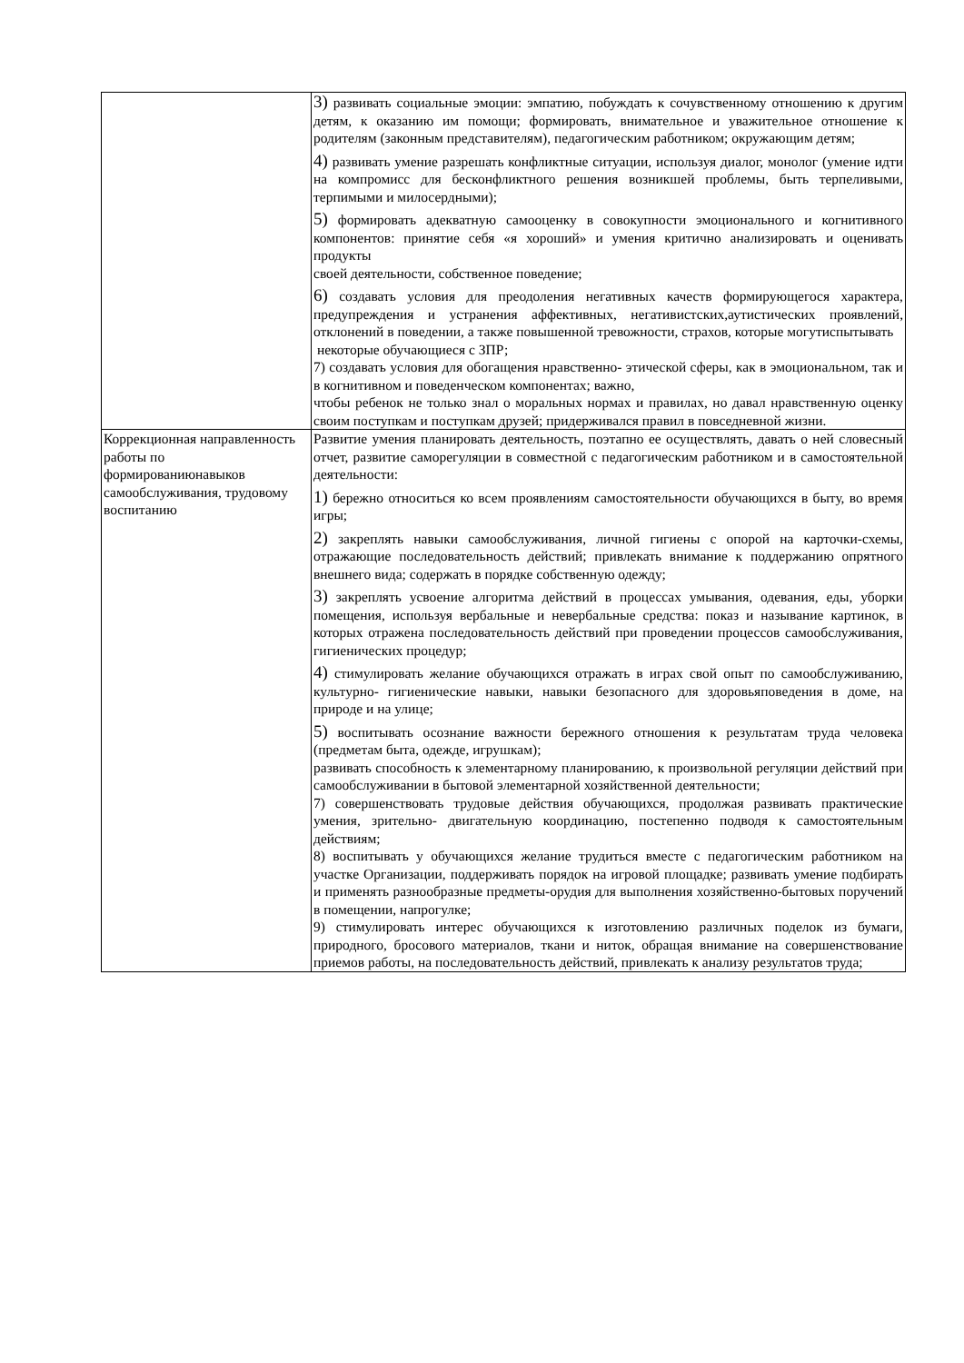| | 3) развивать социальные эмоции: эмпатию, побуждать к сочувственному отношению к другим детям, к оказанию им помощи; формировать, внимательное и уважительное отношение к родителям (законным представителям), педагогическим работником; окружающим детям; 4) развивать умение разрешать конфликтные ситуации, используя диалог, монолог (умение идти на компромисс для бесконфликтного решения возникшей проблемы, быть терпеливыми, терпимыми и милосердными); 5) формировать адекватную самооценку в совокупности эмоционального и когнитивного компонентов: принятие себя «я хороший» и умения критично анализировать и оценивать продукты своей деятельности, собственное поведение; 6) создавать условия для преодоления негативных качеств формирующегося характера, предупреждения и устранения аффективных, негативистских,аутистических проявлений, отклонений в поведении, а также повышенной тревожности, страхов, которые могутиспытывать некоторые обучающиеся с ЗПР; 7) создавать условия для обогащения нравственно- этической сферы, как в эмоциональном, так и в когнитивном и поведенческом компонентах; важно, чтобы ребенок не только знал о моральных нормах и правилах, но давал нравственную оценку своим поступкам и поступкам друзей; придерживался правил в повседневной жизни. |
| Коррекционная направленность работы по формированиюнавыков самообслуживания, трудовому воспитанию | Развитие умения планировать деятельность, поэтапно ее осуществлять, давать о ней словесный отчет, развитие саморегуляции в совместной с педагогическим работником и в самостоятельной деятельности: 1) бережно относиться ко всем проявлениям самостоятельности обучающихся в быту, во время игры; 2) закреплять навыки самообслуживания, личной гигиены с опорой на карточки-схемы, отражающие последовательность действий; привлекать внимание к поддержанию опрятного внешнего вида; содержать в порядке собственную одежду; 3) закреплять усвоение алгоритма действий в процессах умывания, одевания, еды, уборки помещения, используя вербальные и невербальные средства: показ и называние картинок, в которых отражена последовательность действий при проведении процессов самообслуживания, гигиенических процедур; 4) стимулировать желание обучающихся отражать в играх свой опыт по самообслуживанию, культурно- гигиенические навыки, навыки безопасного для здоровьяповедения в доме, на природе и на улице; 5) воспитывать осознание важности бережного отношения к результатам труда человека (предметам быта, одежде, игрушкам); развивать способность к элементарному планированию, к произвольной регуляции действий при самообслуживании в бытовой элементарной хозяйственной деятельности; 7) совершенствовать трудовые действия обучающихся, продолжая развивать практические умения, зрительно- двигательную координацию, постепенно подводя к самостоятельным действиям; 8) воспитывать у обучающихся желание трудиться вместе с педагогическим работником на участке Организации, поддерживать порядок на игровой площадке; развивать умение подбирать и применять разнообразные предметы-орудия для выполнения хозяйственно-бытовых поручений в помещении, напрогулке; 9) стимулировать интерес обучающихся к изготовлению различных поделок из бумаги, природного, бросового материалов, ткани и ниток, обращая внимание на совершенствование приемов работы, на последовательность действий, привлекать к анализу результатов труда; |